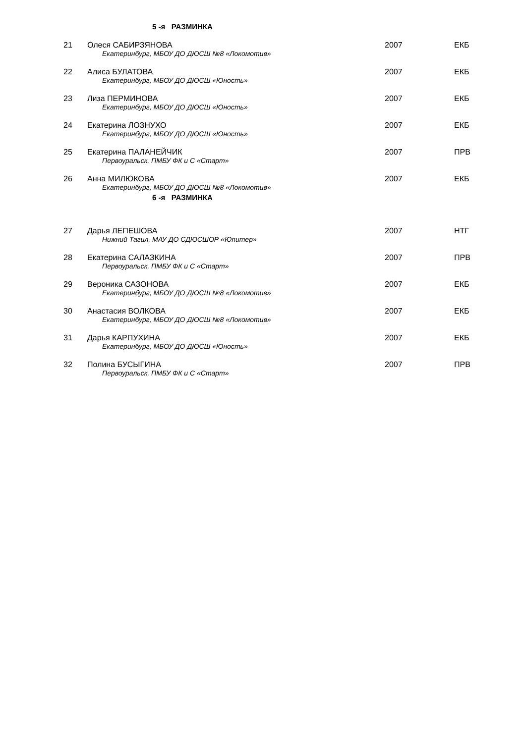5 -я РАЗМИНКА
| 21 | Олеся САБИРЗЯНОВА Екатеринбург, МБОУ ДО ДЮСШ №8 «Локомотив» | 2007 | ЕКБ |
| 22 | Алиса БУЛАТОВА Екатеринбург, МБОУ ДО ДЮСШ «Юность» | 2007 | ЕКБ |
| 23 | Лиза ПЕРМИНОВА Екатеринбург, МБОУ ДО ДЮСШ «Юность» | 2007 | ЕКБ |
| 24 | Екатерина ЛОЗНУХО Екатеринбург, МБОУ ДО ДЮСШ «Юность» | 2007 | ЕКБ |
| 25 | Екатерина ПАЛАНЕЙЧИК Первоуральск, ПМБУ ФК и С «Старт» | 2007 | ПРВ |
| 26 | Анна МИЛЮКОВА Екатеринбург, МБОУ ДО ДЮСШ №8 «Локомотив» | 2007 | ЕКБ |
6 -я РАЗМИНКА
| 27 | Дарья ЛЕПЕШОВА Нижний Тагил, МАУ ДО СДЮСШОР «Юпитер» | 2007 | НТГ |
| 28 | Екатерина САЛАЗКИНА Первоуральск, ПМБУ ФК и С «Старт» | 2007 | ПРВ |
| 29 | Вероника САЗОНОВА Екатеринбург, МБОУ ДО ДЮСШ №8 «Локомотив» | 2007 | ЕКБ |
| 30 | Анастасия ВОЛКОВА Екатеринбург, МБОУ ДО ДЮСШ №8 «Локомотив» | 2007 | ЕКБ |
| 31 | Дарья КАРПУХИНА Екатеринбург, МБОУ ДО ДЮСШ «Юность» | 2007 | ЕКБ |
| 32 | Полина БУСЫГИНА Первоуральск, ПМБУ ФК и С «Старт» | 2007 | ПРВ |